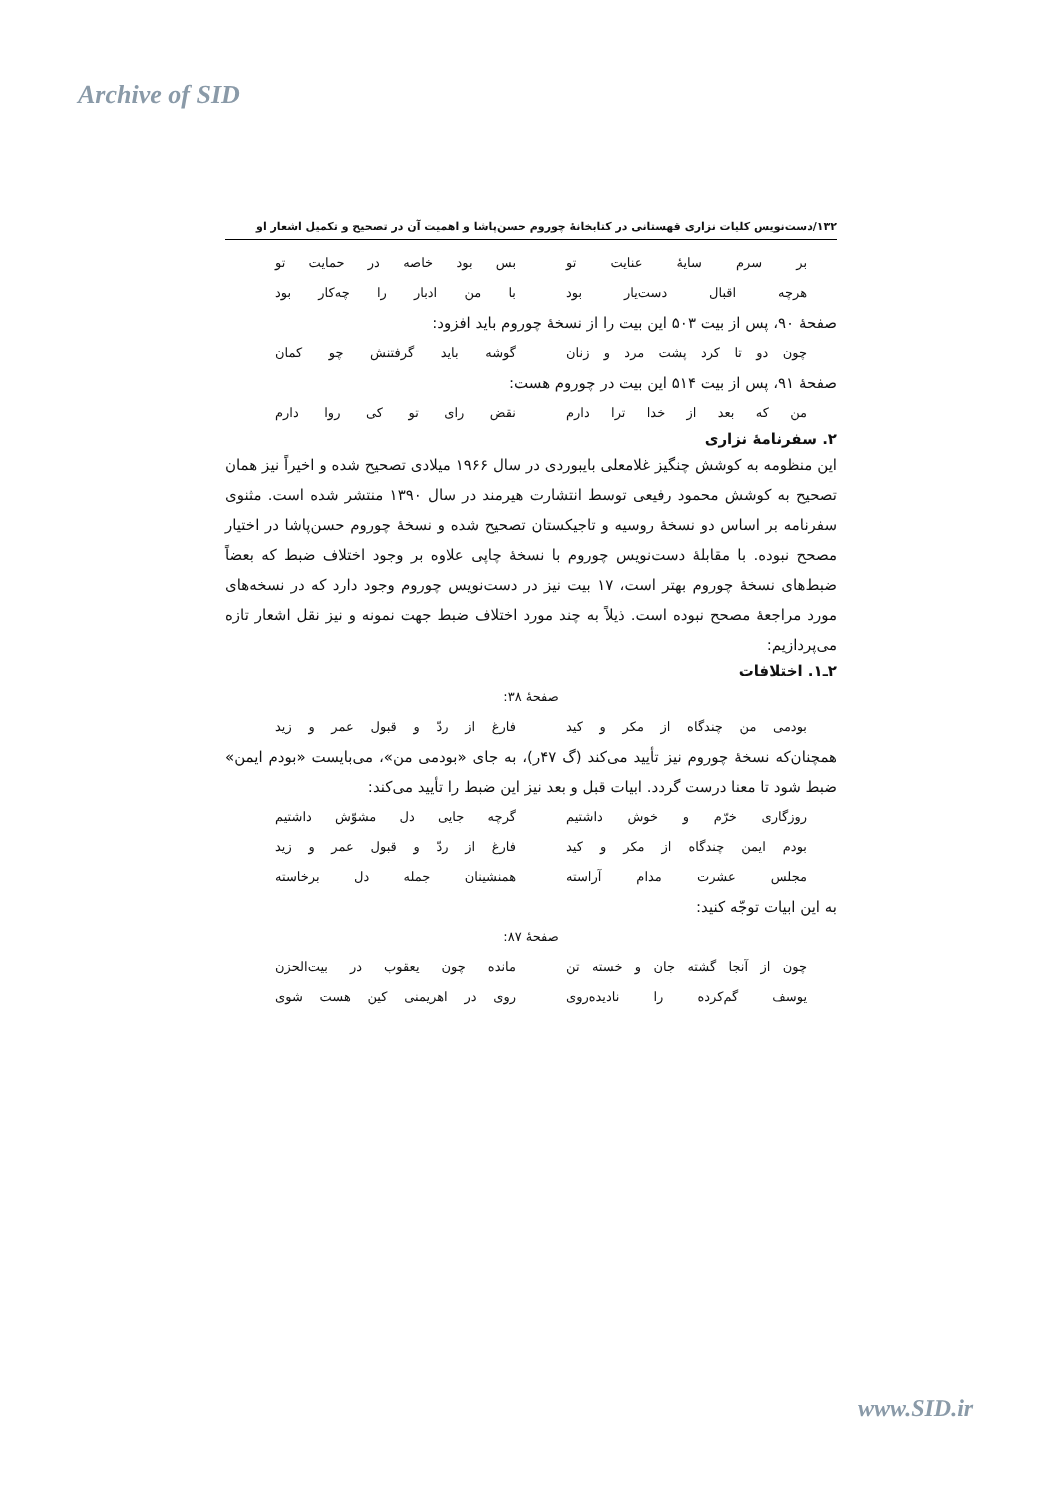Archive of SID
۱۳۲/دست‌نویس کلیات نزاری قهستانی در کتابخانهٔ چوروم حسن‌پاشا و اهمیت آن در تصحیح و تکمیل اشعار او
بر سرم سایهٔ عنایت تو بس بود خاصه در حمایت تو
هرچه اقبال دست‌یار بود با من ادبار را چه‌کار بود
صفحهٔ ۹۰، پس از بیت ۵۰۳ این بیت را از نسخهٔ چوروم باید افزود:
چون دو تا کرد پشت مرد و زنان گوشه باید گرفتنش چو کمان
صفحهٔ ۹۱، پس از بیت ۵۱۴ این بیت در چوروم هست:
من که بعد از خدا ترا دارم نقض رای تو کی روا دارم
۲. سفرنامهٔ نزاری
این منظومه به کوشش چنگیز غلامعلی بایبوردی در سال ۱۹۶۶ میلادی تصحیح شده و اخیراً نیز همان تصحیح به کوشش محمود رفیعی توسط انتشارت هیرمند در سال ۱۳۹۰ منتشر شده است. مثنوی سفرنامه بر اساس دو نسخهٔ روسیه و تاجیکستان تصحیح شده و نسخهٔ چوروم حسن‌پاشا در اختیار مصحح نبوده. با مقابلهٔ دست‌نویس چوروم با نسخهٔ چاپی علاوه بر وجود اختلاف ضبط که بعضاً ضبط‌های نسخهٔ چوروم بهتر است، ۱۷ بیت نیز در دست‌نویس چوروم وجود دارد که در نسخه‌های مورد مراجعهٔ مصحح نبوده است. ذیلاً به چند مورد اختلاف ضبط جهت نمونه و نیز نقل اشعار تازه می‌پردازیم:
۲ـ۱. اختلافات
صفحهٔ ۳۸:
بودمی من چندگاه از مکر و کید فارغ از ردّ و قبول عمر و زید
همچنان‌که نسخهٔ چوروم نیز تأیید می‌کند (گ ۴۷ر)، به جای «بودمی من»، می‌بایست «بودم ایمن» ضبط شود تا معنا درست گردد. ابیات قبل و بعد نیز این ضبط را تأیید می‌کند:
روزگاری خرّم و خوش داشتیم گرچه جایی دل مشوّش داشتیم
بودم ایمن چندگاه از مکر و کید فارغ از ردّ و قبول عمر و زید
مجلس عشرت مدام آراسته همنشینان جمله دل برخاسته
به این ابیات توجّه کنید:
صفحهٔ ۸۷:
چون از آنجا گشته جان و خسته تن مانده چون یعقوب در بیت‌الحزن
یوسف گم‌کرده را نادیده‌روی روی در اهریمنی کین هست شوی
www.SID.ir